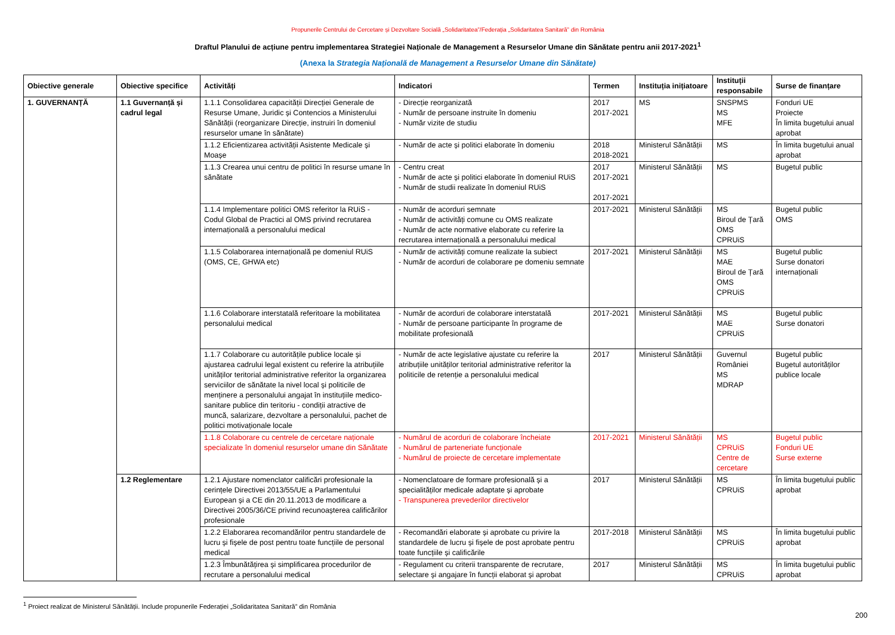Propunerile Centrului de Cercetare și Dezvoltare Socială „Solidaritatea”/Federația „Solidaritatea Sanitară” din România
Draftul Planului de acțiune pentru implementarea Strategiei Naționale de Management a Resurselor Umane din Sănătate pentru anii 2017-2021<sup>1</sup>
(Anexa la Strategia Națională de Management a Resurselor Umane din Sănătate)
| Obiective generale | Obiective specifice | Activități | Indicatori | Termen | Instituția inițiatoare | Instituții responsabile | Surse de finanțare |
| --- | --- | --- | --- | --- | --- | --- | --- |
| 1. GUVERNANȚĂ | 1.1 Guvernanță și cadrul legal | 1.1.1 Consolidarea capacității Direcției Generale de Resurse Umane, Juridic și Contencios a Ministerului Sănătății (reorganizare Direcție, instruiri în domeniul resurselor umane în sănătate) | - Direcție reorganizată - Număr de persoane instruite în domeniu - Număr vizite de studiu | 2017 2017-2021 | MS | SNSPMS MS MFE | Fonduri UE Proiecte În limita bugetului anual aprobat |
| | | 1.1.2 Eficientizarea activității Asistente Medicale și Moașe | - Număr de acte și politici elaborate în domeniu | 2018 2018-2021 | Ministerul Sănătății | MS | În limita bugetului anual aprobat |
| | | 1.1.3 Crearea unui centru de politici în resurse umane în sănătate | - Centru creat - Număr de acte și politici elaborate în domeniul RUiS - Număr de studii realizate în domeniul RUiS | 2017 2017-2021 2017-2021 | Ministerul Sănătății | MS | Bugetul public |
| | | 1.1.4 Implementare politici OMS referitor la RUiS - Codul Global de Practici al OMS privind recrutarea internațională a personalului medical | - Număr de acorduri semnate - Număr de activități comune cu OMS realizate - Număr de acte normative elaborate cu referire la recrutarea internațională a personalului medical | 2017-2021 | Ministerul Sănătății | MS Biroul de Țară OMS CPRUiS | Bugetul public OMS |
| | | 1.1.5 Colaborarea internațională pe domeniul RUiS (OMS, CE, GHWA etc) | - Număr de activități comune realizate la subiect - Număr de acorduri de colaborare pe domeniu semnate | 2017-2021 | Ministerul Sănătății | MS MAE Biroul de Țară OMS CPRUiS | Bugetul public Surse donatori internaționali |
| | | 1.1.6 Colaborare interstatală referitoare la mobilitatea personalului medical | - Număr de acorduri de colaborare interstatală - Număr de persoane participante în programe de mobilitate profesională | 2017-2021 | Ministerul Sănătății | MS MAE CPRUiS | Bugetul public Surse donatori |
| | | 1.1.7 Colaborare cu autoritățile publice locale și ajustarea cadrului legal existent cu referire la atribuțiile unităților teritorial administrative referitor la organizarea serviciilor de sănătate la nivel local și politicile de menținere a personalului angajat în instituțiile medico-sanitare publice din teritoriu - condiții atractive de muncă, salarizare, dezvoltare a personalului, pachet de politici motivaționale locale | - Număr de acte legislative ajustate cu referire la atribuțiile unităților teritorial administrative referitor la politicile de retenție a personalului medical | 2017 | Ministerul Sănătății | Guvernul României MS MDRAP | Bugetul public Bugetul autorităților publice locale |
| | | 1.1.8 Colaborare cu centrele de cercetare naționale specializate în domeniul resurselor umane din Sănătate | - Numărul de acorduri de colaborare încheiate - Numărul de parteneriate funcționale - Numărul de proiecte de cercetare implementate | 2017-2021 | Ministerul Sănătății | MS CPRUiS Centre de cercetare | Bugetul public Fonduri UE Surse externe |
| | 1.2 Reglementare | 1.2.1 Ajustare nomenclator calificări profesionale la cerințele Directivei 2013/55/UE a Parlamentului European și a CE din 20.11.2013 de modificare a Directivei 2005/36/CE privind recunoașterea calificărilor profesionale | - Nomenclatoare de formare profesională și a specialităților medicale adaptate și aprobate - Transpunerea prevederilor directivelor | 2017 | Ministerul Sănătății | MS CPRUiS | În limita bugetului public aprobat |
| | | 1.2.2 Elaborarea recomandărilor pentru standardele de lucru și fișele de post pentru toate funcțiile de personal medical | - Recomandări elaborate și aprobate cu privire la standardele de lucru și fișele de post aprobate pentru toate funcțiile și calificările | 2017-2018 | Ministerul Sănătății | MS CPRUiS | În limita bugetului public aprobat |
| | | 1.2.3 Îmbunătățirea și simplificarea procedurilor de recrutare a personalului medical | - Regulament cu criterii transparente de recrutare, selectare și angajare în funcții elaborat și aprobat | 2017 | Ministerul Sănătății | MS CPRUiS | În limita bugetului public aprobat |
<sup>1</sup> Proiect realizat de Ministerul Sănătății. Include propunerile Federației „Solidaritatea Sanitară” din România
200